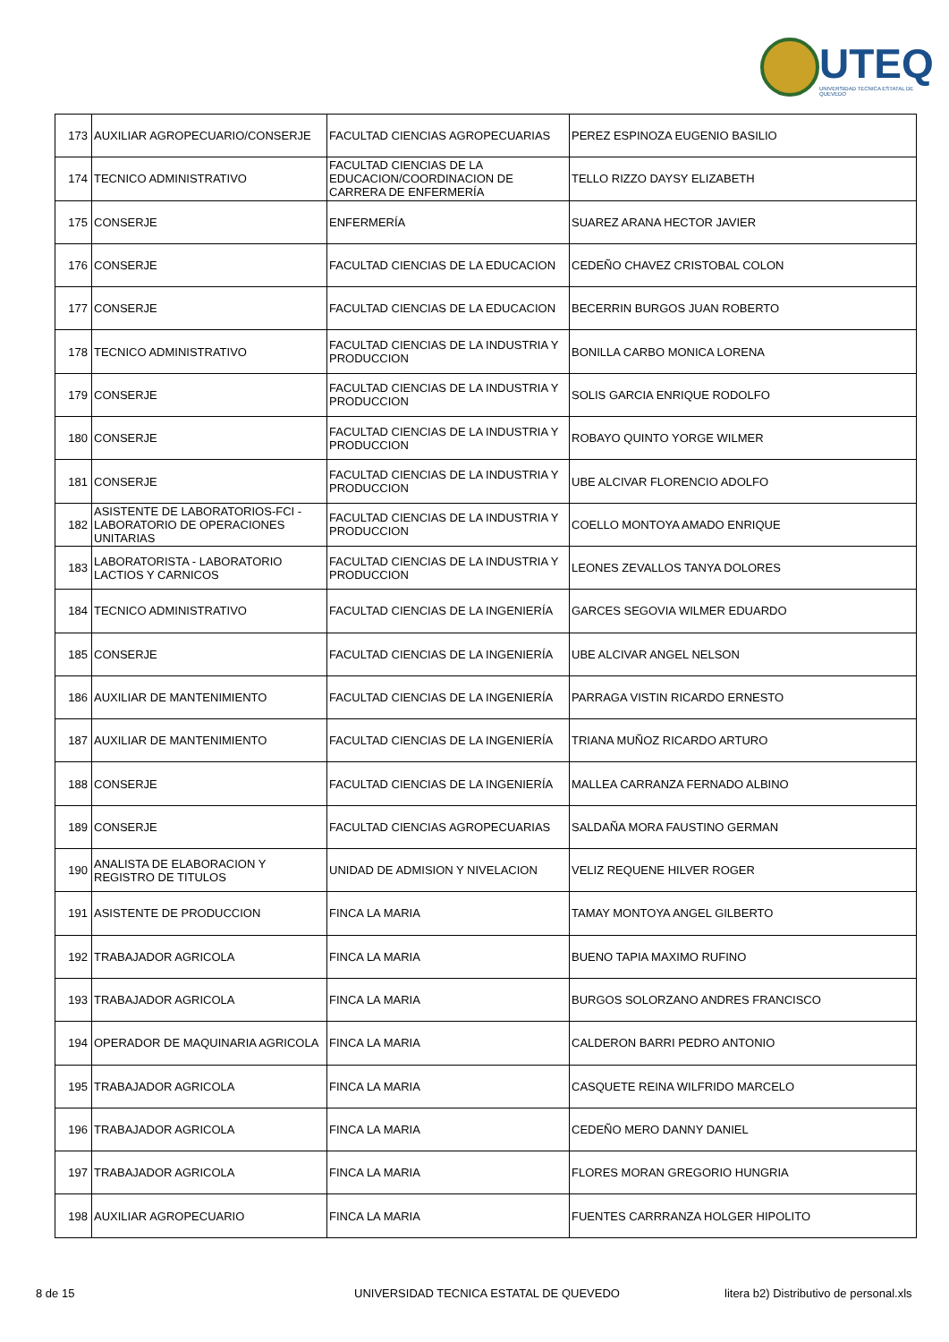UTEQ
UNIVERSIDAD TECNICA ESTATAL DE QUEVEDO
| 173 | AUXILIAR AGROPECUARIO/CONSERJE | FACULTAD CIENCIAS AGROPECUARIAS | PEREZ ESPINOZA EUGENIO BASILIO |
| 174 | TECNICO ADMINISTRATIVO | FACULTAD CIENCIAS DE LA EDUCACION/COORDINACION DE CARRERA DE ENFERMERÍA | TELLO RIZZO DAYSY ELIZABETH |
| 175 | CONSERJE | ENFERMERÍA | SUAREZ ARANA HECTOR JAVIER |
| 176 | CONSERJE | FACULTAD CIENCIAS DE LA EDUCACION | CEDEÑO CHAVEZ CRISTOBAL COLON |
| 177 | CONSERJE | FACULTAD CIENCIAS DE LA EDUCACION | BECERRIN BURGOS JUAN ROBERTO |
| 178 | TECNICO ADMINISTRATIVO | FACULTAD CIENCIAS DE LA INDUSTRIA Y PRODUCCION | BONILLA CARBO MONICA LORENA |
| 179 | CONSERJE | FACULTAD CIENCIAS DE LA INDUSTRIA Y PRODUCCION | SOLIS GARCIA ENRIQUE RODOLFO |
| 180 | CONSERJE | FACULTAD CIENCIAS DE LA INDUSTRIA Y PRODUCCION | ROBAYO QUINTO YORGE WILMER |
| 181 | CONSERJE | FACULTAD CIENCIAS DE LA INDUSTRIA Y PRODUCCION | UBE ALCIVAR FLORENCIO ADOLFO |
| 182 | ASISTENTE DE LABORATORIOS-FCI - LABORATORIO DE OPERACIONES UNITARIAS | FACULTAD CIENCIAS DE LA INDUSTRIA Y PRODUCCION | COELLO MONTOYA AMADO ENRIQUE |
| 183 | LABORATORISTA - LABORATORIO LACTIOS Y CARNICOS | FACULTAD CIENCIAS DE LA INDUSTRIA Y PRODUCCION | LEONES ZEVALLOS TANYA DOLORES |
| 184 | TECNICO ADMINISTRATIVO | FACULTAD CIENCIAS DE LA INGENIERÍA | GARCES SEGOVIA WILMER EDUARDO |
| 185 | CONSERJE | FACULTAD CIENCIAS DE LA INGENIERÍA | UBE ALCIVAR ANGEL NELSON |
| 186 | AUXILIAR DE MANTENIMIENTO | FACULTAD CIENCIAS DE LA INGENIERÍA | PARRAGA VISTIN RICARDO ERNESTO |
| 187 | AUXILIAR DE MANTENIMIENTO | FACULTAD CIENCIAS DE LA INGENIERÍA | TRIANA MUÑOZ RICARDO ARTURO |
| 188 | CONSERJE | FACULTAD CIENCIAS DE LA INGENIERÍA | MALLEA CARRANZA FERNADO ALBINO |
| 189 | CONSERJE | FACULTAD CIENCIAS AGROPECUARIAS | SALDAÑA MORA FAUSTINO GERMAN |
| 190 | ANALISTA DE ELABORACION Y REGISTRO DE TITULOS | UNIDAD DE ADMISION Y NIVELACION | VELIZ REQUENE HILVER ROGER |
| 191 | ASISTENTE DE PRODUCCION | FINCA LA MARIA | TAMAY MONTOYA ANGEL GILBERTO |
| 192 | TRABAJADOR AGRICOLA | FINCA LA MARIA | BUENO TAPIA MAXIMO RUFINO |
| 193 | TRABAJADOR AGRICOLA | FINCA LA MARIA | BURGOS SOLORZANO ANDRES FRANCISCO |
| 194 | OPERADOR DE MAQUINARIA AGRICOLA | FINCA LA MARIA | CALDERON BARRI PEDRO ANTONIO |
| 195 | TRABAJADOR AGRICOLA | FINCA LA MARIA | CASQUETE REINA WILFRIDO MARCELO |
| 196 | TRABAJADOR AGRICOLA | FINCA LA MARIA | CEDEÑO MERO DANNY DANIEL |
| 197 | TRABAJADOR AGRICOLA | FINCA LA MARIA | FLORES MORAN GREGORIO HUNGRIA |
| 198 | AUXILIAR AGROPECUARIO | FINCA LA MARIA | FUENTES CARRRANZA HOLGER HIPOLITO |
8 de 15 UNIVERSIDAD TECNICA ESTATAL DE QUEVEDO litera b2) Distributivo de personal.xls